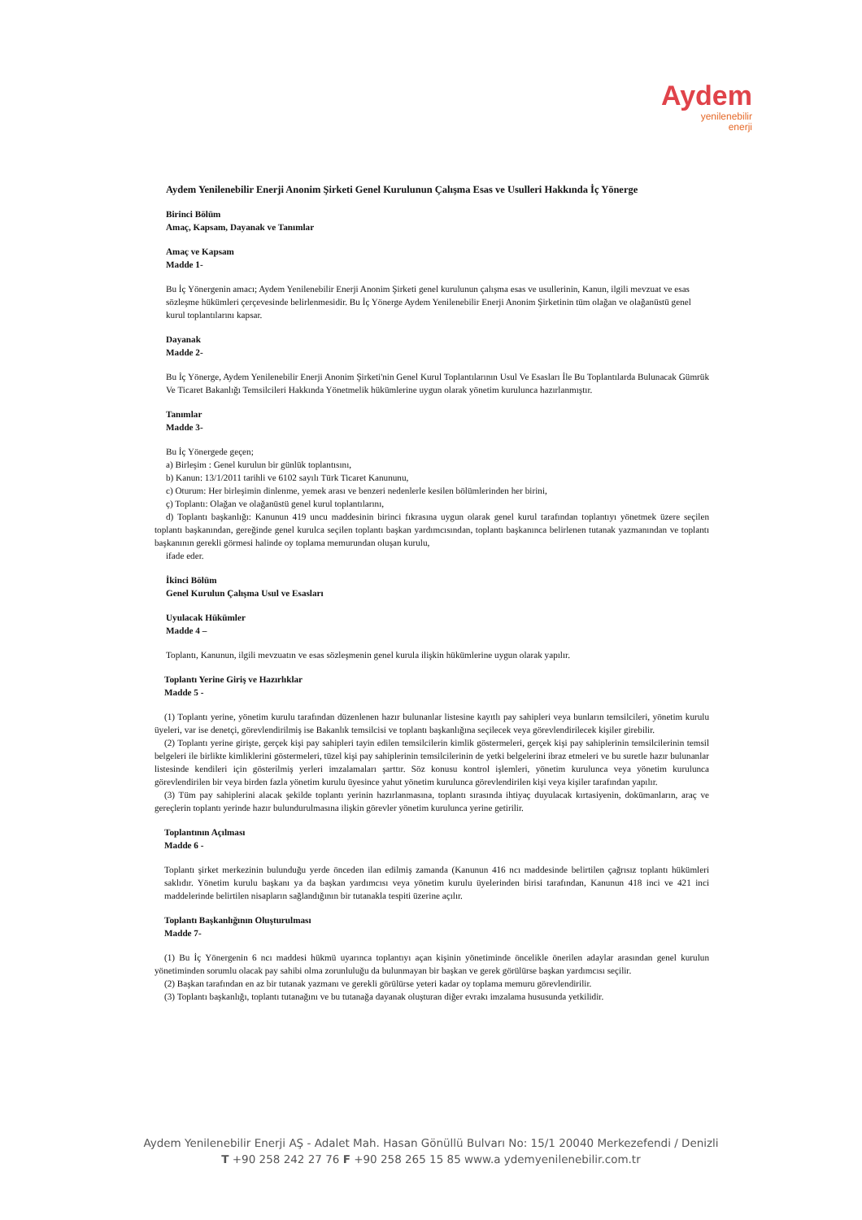Aydem
yenilenebilir
enerji
Aydem Yenilenebilir Enerji Anonim Şirketi Genel Kurulunun Çalışma Esas ve Usulleri Hakkında İç Yönerge
Birinci Bölüm
Amaç, Kapsam, Dayanak ve Tanımlar
Amaç ve Kapsam
Madde 1-
Bu İç Yönergenin amacı; Aydem Yenilenebilir Enerji Anonim Şirketi genel kurulunun çalışma esas ve usullerinin, Kanun, ilgili mevzuat ve esas sözleşme hükümleri çerçevesinde belirlenmesidir. Bu İç Yönerge Aydem Yenilenebilir Enerji Anonim Şirketinin tüm olağan ve olağanüstü genel kurul toplantılarını kapsar.
Dayanak
Madde 2-
Bu İç Yönerge, Aydem Yenilenebilir Enerji Anonim Şirketi'nin Genel Kurul Toplantılarının Usul Ve Esasları İle Bu Toplantılarda Bulunacak Gümrük Ve Ticaret Bakanlığı Temsilcileri Hakkında Yönetmelik hükümlerine uygun olarak yönetim kurulunca hazırlanmıştır.
Tanımlar
Madde 3-
Bu İç Yönergede geçen;
a) Birleşim : Genel kurulun bir günlük toplantısını,
b) Kanun: 13/1/2011 tarihli ve 6102 sayılı Türk Ticaret Kanununu,
c) Oturum: Her birleşimin dinlenme, yemek arası ve benzeri nedenlerle kesilen bölümlerinden her birini,
ç) Toplantı: Olağan ve olağanüstü genel kurul toplantılarını,
d) Toplantı başkanlığı: Kanunun 419 uncu maddesinin birinci fıkrasına uygun olarak genel kurul tarafından toplantıyı yönetmek üzere seçilen toplantı başkanından, gereğinde genel kurulca seçilen toplantı başkan yardımcısından, toplantı başkanınca belirlenen tutanak yazmanından ve toplantı başkanının gerekli görmesi halinde oy toplama memurundan oluşan kurulu,
ifade eder.
İkinci Bölüm
Genel Kurulun Çalışma Usul ve Esasları
Uyulacak Hükümler
Madde 4 –
Toplantı, Kanunun, ilgili mevzuatın ve esas sözleşmenin genel kurula ilişkin hükümlerine uygun olarak yapılır.
Toplantı Yerine Giriş ve Hazırlıklar
Madde 5 -
(1) Toplantı yerine, yönetim kurulu tarafından düzenlenen hazır bulunanlar listesine kayıtlı pay sahipleri veya bunların temsilcileri, yönetim kurulu üyeleri, var ise denetçi, görevlendirilmiş ise Bakanlık temsilcisi ve toplantı başkanlığına seçilecek veya görevlendirilecek kişiler girebilir.
(2) Toplantı yerine girişte, gerçek kişi pay sahipleri tayin edilen temsilcilerin kimlik göstermeleri, gerçek kişi pay sahiplerinin temsilcilerinin temsil belgeleri ile birlikte kimliklerini göstermeleri, tüzel kişi pay sahiplerinin temsilcilerinin de yetki belgelerini ibraz etmeleri ve bu suretle hazır bulunanlar listesinde kendileri için gösterilmiş yerleri imzalamaları şarttır. Söz konusu kontrol işlemleri, yönetim kurulunca veya yönetim kurulunca görevlendirilen bir veya birden fazla yönetim kurulu üyesince yahut yönetim kurulunca görevlendirilen kişi veya kişiler tarafından yapılır.
(3) Tüm pay sahiplerini alacak şekilde toplantı yerinin hazırlanmasına, toplantı sırasında ihtiyaç duyulacak kırtasiyenin, dokümanların, araç ve gereçlerin toplantı yerinde hazır bulundurulmasına ilişkin görevler yönetim kurulunca yerine getirilir.
Toplantının Açılması
Madde 6 -
Toplantı şirket merkezinin bulunduğu yerde önceden ilan edilmiş zamanda (Kanunun 416 ncı maddesinde belirtilen çağrısız toplantı hükümleri saklıdır. Yönetim kurulu başkanı ya da başkan yardımcısı veya yönetim kurulu üyelerinden birisi tarafından, Kanunun 418 inci ve 421 inci maddelerinde belirtilen nisapların sağlandığının bir tutanakla tespiti üzerine açılır.
Toplantı Başkanlığının Oluşturulması
Madde 7-
(1) Bu İç Yönergenin 6 ncı maddesi hükmü uyarınca toplantıyı açan kişinin yönetiminde öncelikle önerilen adaylar arasından genel kurulun yönetiminden sorumlu olacak pay sahibi olma zorunluluğu da bulunmayan bir başkan ve gerek görülürse başkan yardımcısı seçilir.
(2) Başkan tarafından en az bir tutanak yazmanı ve gerekli görülürse yeteri kadar oy toplama memuru görevlendirilir.
(3) Toplantı başkanlığı, toplantı tutanağını ve bu tutanağa dayanak oluşturan diğer evrakı imzalama hususunda yetkilidir.
Aydem Yenilenebilir Enerji AŞ - Adalet Mah. Hasan Gönüllü Bulvarı No: 15/1 20040 Merkezefendi / Denizli
T +90 258 242 27 76 F +90 258 265 15 85 www.a ydemyenilenebilir.com.tr